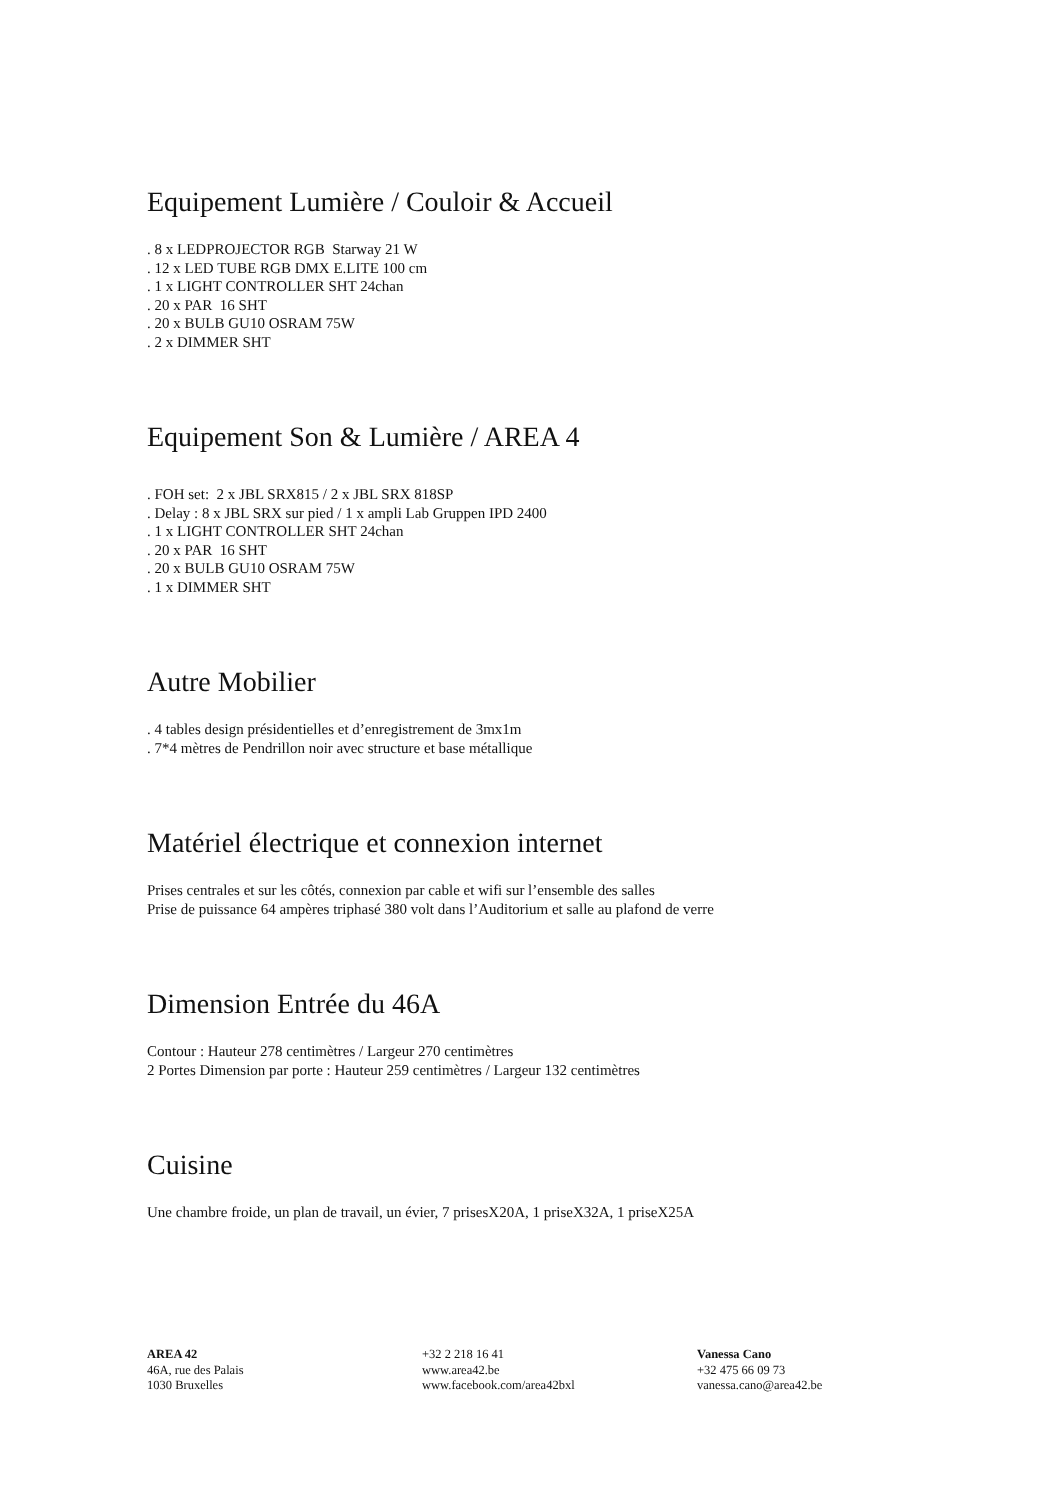Equipement Lumière / Couloir & Accueil
. 8 x LEDPROJECTOR RGB Starway 21 W
. 12 x LED TUBE RGB DMX E.LITE 100 cm
. 1 x LIGHT CONTROLLER SHT 24chan
. 20 x PAR 16 SHT
. 20 x BULB GU10 OSRAM 75W
. 2 x DIMMER SHT
Equipement Son & Lumière / AREA 4
. FOH set: 2 x JBL SRX815 / 2 x JBL SRX 818SP
. Delay : 8 x JBL SRX sur pied / 1 x ampli Lab Gruppen IPD 2400
. 1 x LIGHT CONTROLLER SHT 24chan
. 20 x PAR 16 SHT
. 20 x BULB GU10 OSRAM 75W
. 1 x DIMMER SHT
Autre Mobilier
. 4 tables design présidentielles et d’enregistrement de 3mx1m
. 7*4 mètres de Pendrillon noir avec structure et base métallique
Matériel électrique et connexion internet
Prises centrales et sur les côtés, connexion par cable et wifi sur l’ensemble des salles
Prise de puissance 64 ampères triphasé 380 volt dans l’Auditorium et salle au plafond de verre
Dimension Entrée du 46A
Contour : Hauteur 278 centimètres / Largeur 270 centimètres
2 Portes Dimension par porte : Hauteur 259 centimètres / Largeur 132 centimètres
Cuisine
Une chambre froide, un plan de travail, un évier, 7 prisesX20A, 1 priseX32A, 1 priseX25A
AREA 42
46A, rue des Palais
1030 Bruxelles
+32 2 218 16 41
www.area42.be
www.facebook.com/area42bxl
Vanessa Cano
+32 475 66 09 73
vanessa.cano@area42.be